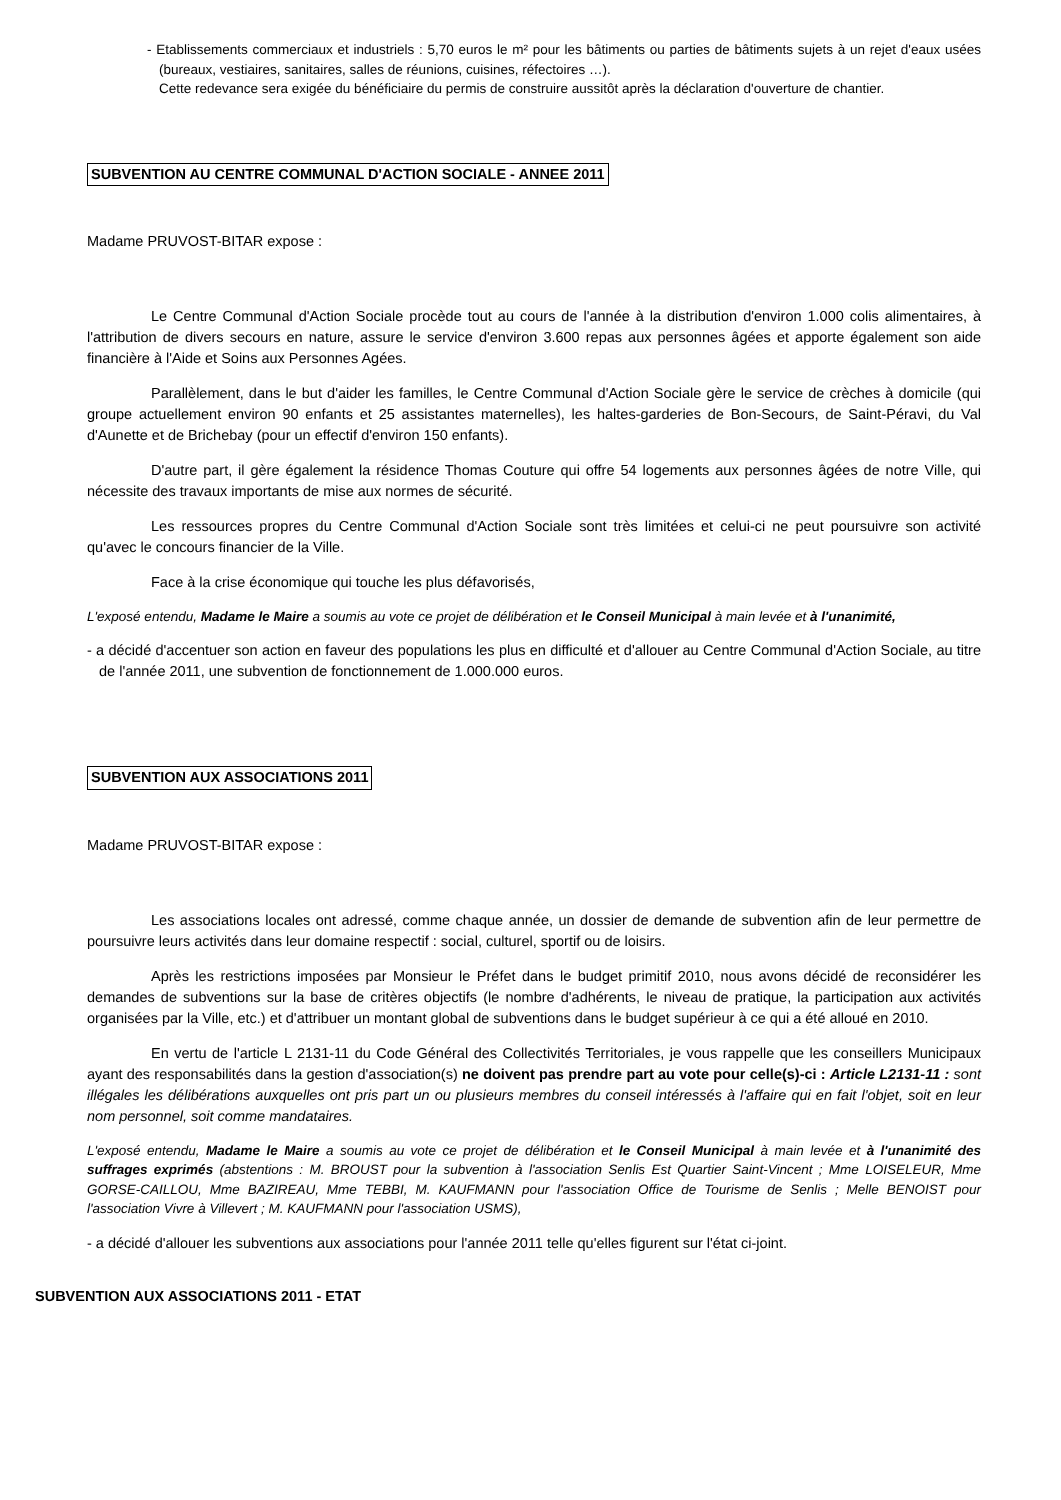- Etablissements commerciaux et industriels : 5,70 euros le m² pour les bâtiments ou parties de bâtiments sujets à un rejet d'eaux usées (bureaux, vestiaires, sanitaires, salles de réunions, cuisines, réfectoires …).
Cette redevance sera exigée du bénéficiaire du permis de construire aussitôt après la déclaration d'ouverture de chantier.
SUBVENTION AU CENTRE COMMUNAL D'ACTION SOCIALE - ANNEE 2011
Madame PRUVOST-BITAR expose :
Le Centre Communal d'Action Sociale procède tout au cours de l'année à la distribution d'environ 1.000 colis alimentaires, à l'attribution de divers secours en nature, assure le service d'environ 3.600 repas aux personnes âgées et apporte également son aide financière à l'Aide et Soins aux Personnes Agées.
Parallèlement, dans le but d'aider les familles, le Centre Communal d'Action Sociale gère le service de crèches à domicile (qui groupe actuellement environ 90 enfants et 25 assistantes maternelles), les haltes-garderies de Bon-Secours, de Saint-Péravi, du Val d'Aunette et de Brichebay (pour un effectif d'environ 150 enfants).
D'autre part, il gère également la résidence Thomas Couture qui offre 54 logements aux personnes âgées de notre Ville, qui nécessite des travaux importants de mise aux normes de sécurité.
Les ressources propres du Centre Communal d'Action Sociale sont très limitées et celui-ci ne peut poursuivre son activité qu'avec le concours financier de la Ville.
Face à la crise économique qui touche les plus défavorisés,
L'exposé entendu, Madame le Maire a soumis au vote ce projet de délibération et le Conseil Municipal à main levée et à l'unanimité,
- a décidé d'accentuer son action en faveur des populations les plus en difficulté et d'allouer au Centre Communal d'Action Sociale, au titre de l'année 2011, une subvention de fonctionnement de 1.000.000 euros.
SUBVENTION AUX ASSOCIATIONS 2011
Madame PRUVOST-BITAR expose :
Les associations locales ont adressé, comme chaque année, un dossier de demande de subvention afin de leur permettre de poursuivre leurs activités dans leur domaine respectif : social, culturel, sportif ou de loisirs.
Après les restrictions imposées par Monsieur le Préfet dans le budget primitif 2010, nous avons décidé de reconsidérer les demandes de subventions sur la base de critères objectifs (le nombre d'adhérents, le niveau de pratique, la participation aux activités organisées par la Ville, etc.) et d'attribuer un montant global de subventions dans le budget supérieur à ce qui a été alloué en 2010.
En vertu de l'article L 2131-11 du Code Général des Collectivités Territoriales, je vous rappelle que les conseillers Municipaux ayant des responsabilités dans la gestion d'association(s) ne doivent pas prendre part au vote pour celle(s)-ci : Article L2131-11 : sont illégales les délibérations auxquelles ont pris part un ou plusieurs membres du conseil intéressés à l'affaire qui en fait l'objet, soit en leur nom personnel, soit comme mandataires.
L'exposé entendu, Madame le Maire a soumis au vote ce projet de délibération et le Conseil Municipal à main levée et à l'unanimité des suffrages exprimés (abstentions : M. BROUST pour la subvention à l'association Senlis Est Quartier Saint-Vincent ; Mme LOISELEUR, Mme GORSE-CAILLOU, Mme BAZIREAU, Mme TEBBI, M. KAUFMANN pour l'association Office de Tourisme de Senlis ; Melle BENOIST pour l'association Vivre à Villevert ; M. KAUFMANN pour l'association USMS),
- a décidé d'allouer les subventions aux associations pour l'année 2011 telle qu'elles figurent sur l'état ci-joint.
SUBVENTION AUX ASSOCIATIONS 2011 - ETAT